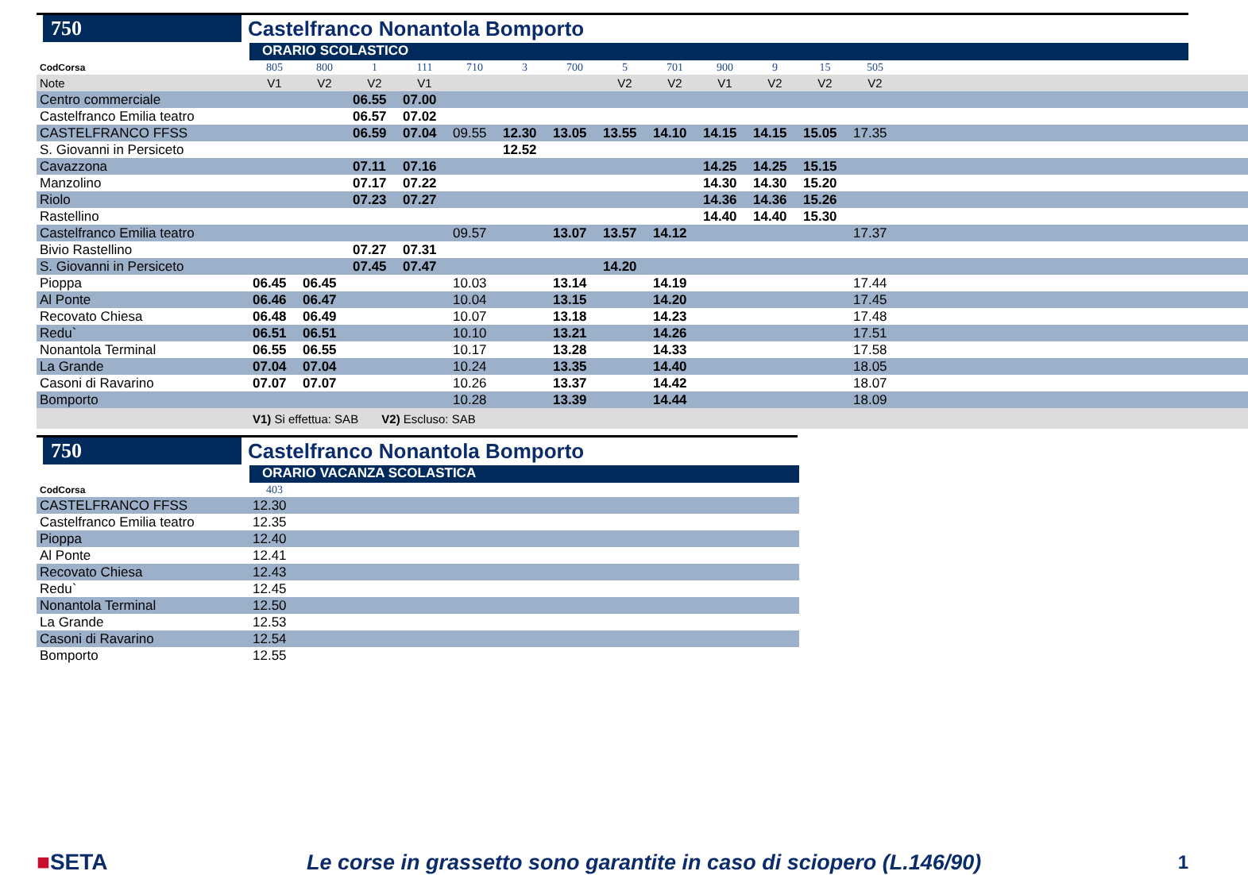750
Castelfranco Nonantola Bomporto
ORARIO SCOLASTICO
| CodCorsa | 805 | 800 | 1 | 111 | 710 | 3 | 700 | 5 | 701 | 900 | 9 | 15 | 505 | |
| Note | V1 | V2 | V2 | V1 | | | | V2 | V2 | V1 | V2 | V2 | V2 | |
| Centro commerciale | | | 06.55 | 07.00 | | | | | | | | | | |
| Castelfranco Emilia teatro | | | 06.57 | 07.02 | | | | | | | | | | |
| CASTELFRANCO FFSS | | | 06.59 | 07.04 | 09.55 | 12.30 | 13.05 | 13.55 | 14.10 | 14.15 | 14.15 | 15.05 | 17.35 | |
| S. Giovanni in Persiceto | | | | | | 12.52 | | | | | | | | |
| Cavazzona | | | 07.11 | 07.16 | | | | | | 14.25 | 14.25 | 15.15 | | |
| Manzolino | | | 07.17 | 07.22 | | | | | | 14.30 | 14.30 | 15.20 | | |
| Riolo | | | 07.23 | 07.27 | | | | | | 14.36 | 14.36 | 15.26 | | |
| Rastellino | | | | | | | | | | 14.40 | 14.40 | 15.30 | | |
| Castelfranco Emilia teatro | | | | | 09.57 | | 13.07 | 13.57 | 14.12 | | | | 17.37 | |
| Bivio Rastellino | | | 07.27 | 07.31 | | | | | | | | | | |
| S. Giovanni in Persiceto | | | 07.45 | 07.47 | | | | 14.20 | | | | | | |
| Pioppa | 06.45 | 06.45 | | | 10.03 | | 13.14 | | 14.19 | | | | 17.44 | |
| Al Ponte | 06.46 | 06.47 | | | 10.04 | | 13.15 | | 14.20 | | | | 17.45 | |
| Recovato Chiesa | 06.48 | 06.49 | | | 10.07 | | 13.18 | | 14.23 | | | | 17.48 | |
| Redu` | 06.51 | 06.51 | | | 10.10 | | 13.21 | | 14.26 | | | | 17.51 | |
| Nonantola Terminal | 06.55 | 06.55 | | | 10.17 | | 13.28 | | 14.33 | | | | 17.58 | |
| La Grande | 07.04 | 07.04 | | | 10.24 | | 13.35 | | 14.40 | | | | 18.05 | |
| Casoni di Ravarino | 07.07 | 07.07 | | | 10.26 | | 13.37 | | 14.42 | | | | 18.07 | |
| Bomporto | | | | | 10.28 | | 13.39 | | 14.44 | | | | 18.09 | |
| | V1) Si effettua: SAB V2) Escluso: SAB | | | | | | | | | | | | | |
750
Castelfranco Nonantola Bomporto
ORARIO VACANZA SCOLASTICA
| CodCorsa | 403 | |
| CASTELFRANCO FFSS | 12.30 | |
| Castelfranco Emilia teatro | 12.35 | |
| Pioppa | 12.40 | |
| Al Ponte | 12.41 | |
| Recovato Chiesa | 12.43 | |
| Redu` | 12.45 | |
| Nonantola Terminal | 12.50 | |
| La Grande | 12.53 | |
| Casoni di Ravarino | 12.54 | |
| Bomporto | 12.55 | |
■SETA
Le corse in grassetto sono garantite in caso di sciopero (L.146/90)
1